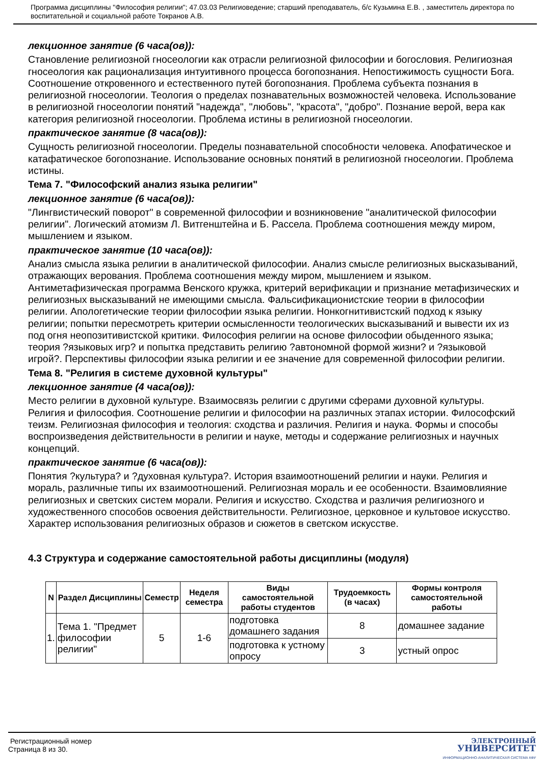Программа дисциплины "Философия религии"; 47.03.03 Религиоведение; старший преподаватель, б/с Кузьмина Е.В. , заместитель директора по воспитательной и социальной работе Токранов А.В.
лекционное занятие (6 часа(ов)):
Становление религиозной гносеологии как отрасли религиозной философии и богословия. Религиозная гносеология как рационализация интуитивного процесса богопознания. Непостижимость сущности Бога. Соотношение откровенного и естественного путей богопознания. Проблема субъекта познания в религиозной гносеологии. Теология о пределах познавательных возможностей человека. Использование в религиозной гносеологии понятий "надежда", "любовь", "красота", "добро". Познание верой, вера как категория религиозной гносеологии. Проблема истины в религиозной гносеологии.
практическое занятие (8 часа(ов)):
Сущность религиозной гносеологии. Пределы познавательной способности человека. Апофатическое и катафатическое богопознание. Использование основных понятий в религиозной гносеологии. Проблема истины.
Тема 7. "Философский анализ языка религии"
лекционное занятие (6 часа(ов)):
"Лингвистический поворот" в современной философии и возникновение "аналитической философии религии". Логический атомизм Л. Витгенштейна и Б. Рассела. Проблема соотношения между миром, мышлением и языком.
практическое занятие (10 часа(ов)):
Анализ смысла языка религии в аналитической философии. Анализ смысле религиозных высказываний, отражающих верования. Проблема соотношения между миром, мышлением и языком. Антиметафизическая программа Венского кружка, критерий верификации и признание метафизических и религиозных высказываний не имеющими смысла. Фальсификационистские теории в философии религии. Апологетические теории философии языка религии. Нонкогнитивистский подход к языку религии; попытки пересмотреть критерии осмысленности теологических высказываний и вывести их из под огня неопозитивистской критики. Философия религии на основе философии обыденного языка; теория ?языковых игр? и попытка представить религию ?автономной формой жизни? и ?языковой игрой?. Перспективы философии языка религии и ее значение для современной философии религии.
Тема 8. "Религия в системе духовной культуры"
лекционное занятие (4 часа(ов)):
Место религии в духовной культуре. Взаимосвязь религии с другими сферами духовной культуры. Религия и философия. Соотношение религии и философии на различных этапах истории. Философский теизм. Религиозная философия и теология: сходства и различия. Религия и наука. Формы и способы воспроизведения действительности в религии и науке, методы и содержание религиозных и научных концепций.
практическое занятие (6 часа(ов)):
Понятия ?культура? и ?духовная культура?. История взаимоотношений религии и науки. Религия и мораль, различные типы их взаимоотношений. Религиозная мораль и ее особенности. Взаимовлияние религиозных и светских систем морали. Религия и искусство. Сходства и различия религиозного и художественного способов освоения действительности. Религиозное, церковное и культовое искусство. Характер использования религиозных образов и сюжетов в светском искусстве.
4.3 Структура и содержание самостоятельной работы дисциплины (модуля)
| N | Раздел Дисциплины | Семестр | Неделя семестра | Виды самостоятельной работы студентов | Трудоемкость (в часах) | Формы контроля самостоятельной работы |
| --- | --- | --- | --- | --- | --- | --- |
| 1. | Тема 1. "Предмет философии религии" | 5 | 1-6 | подготовка домашнего задания | 8 | домашнее задание |
| | | | | подготовка к устному опросу | 3 | устный опрос |
Регистрационный номер
Страница 8 из 30.
ЭЛЕКТРОННЫЙ
УНИВЕРСИТЕТ
ИНФОРМАЦИОННО-АНАЛИТИЧЕСКАЯ СИСТЕМА КФУ